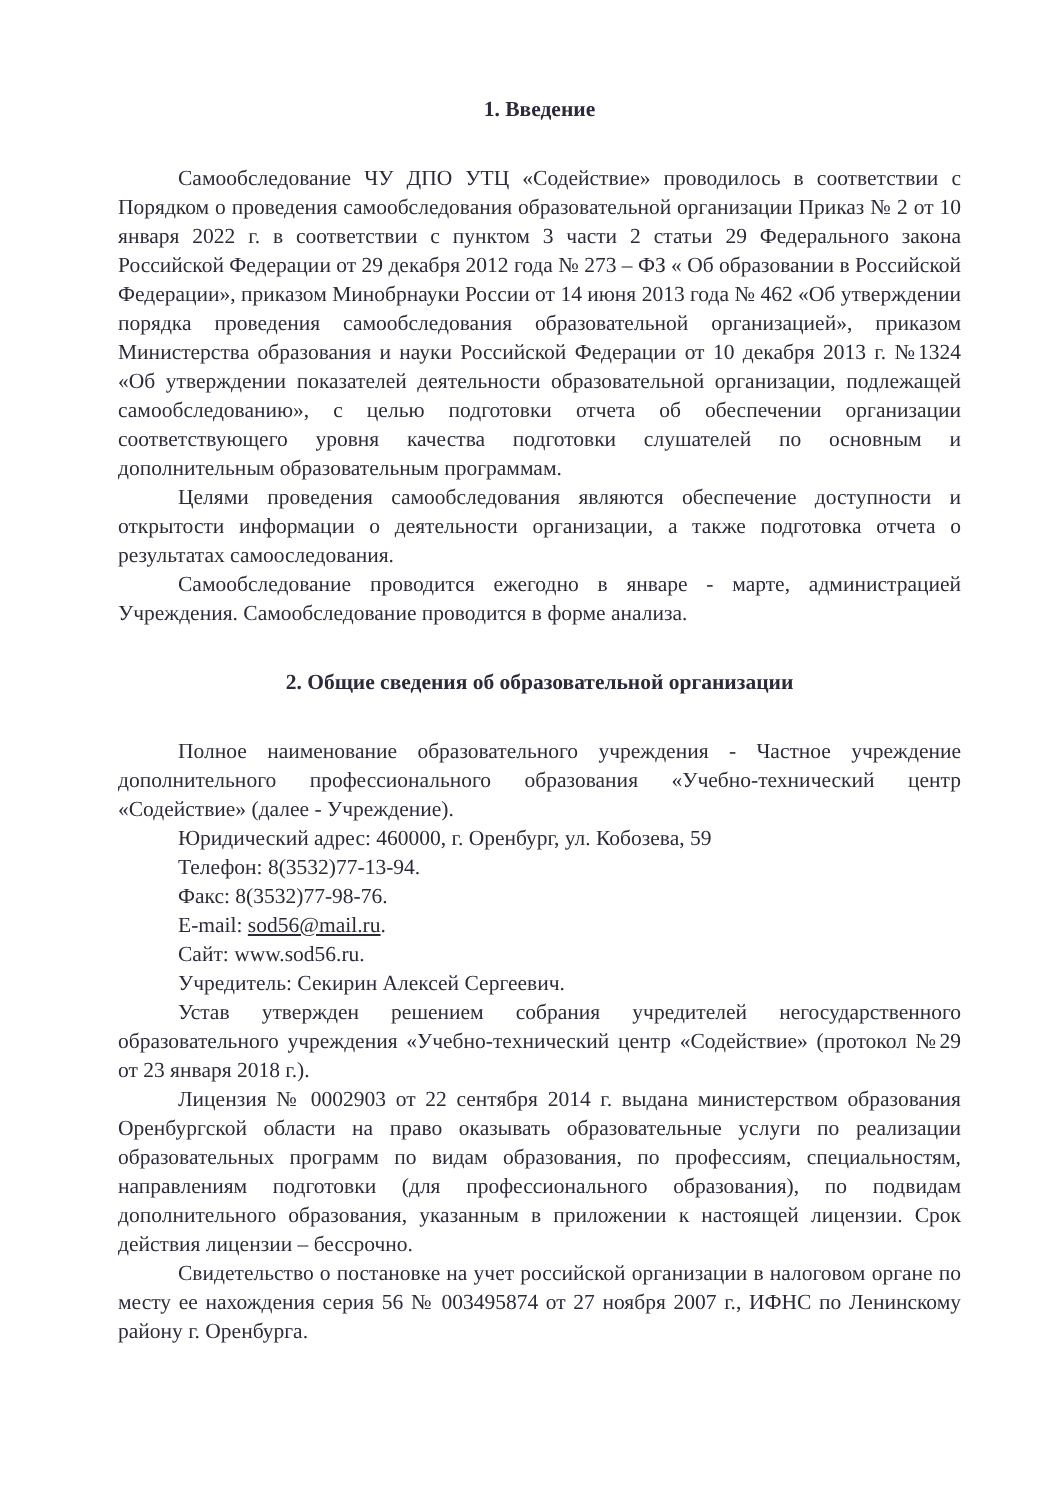1. Введение
Самообследование ЧУ ДПО УТЦ «Содействие» проводилось в соответствии с Порядком о проведения самообследования образовательной организации Приказ № 2 от 10 января 2022 г. в соответствии с пунктом 3 части 2 статьи 29 Федерального закона Российской Федерации от 29 декабря 2012 года № 273 – ФЗ « Об образовании в Российской Федерации», приказом Минобрнауки России от 14 июня 2013 года № 462 «Об утверждении порядка проведения самообследования образовательной организацией», приказом Министерства образования и науки Российской Федерации от 10 декабря 2013 г. №1324 «Об утверждении показателей деятельности образовательной организации, подлежащей самообследованию», с целью подготовки отчета об обеспечении организации соответствующего уровня качества подготовки слушателей по основным и дополнительным образовательным программам.
Целями проведения самообследования являются обеспечение доступности и открытости информации о деятельности организации, а также подготовка отчета о результатах самооследования.
Самообследование проводится ежегодно в январе - марте, администрацией Учреждения. Самообследование проводится в форме анализа.
2. Общие сведения об образовательной организации
Полное наименование образовательного учреждения - Частное учреждение дополнительного профессионального образования «Учебно-технический центр «Содействие» (далее - Учреждение).
Юридический адрес: 460000, г. Оренбург, ул. Кобозева, 59
Телефон: 8(3532)77-13-94.
Факс: 8(3532)77-98-76.
E-mail: sod56@mail.ru.
Сайт: www.sod56.ru.
Учредитель: Секирин Алексей Сергеевич.
Устав утвержден решением собрания учредителей негосударственного образовательного учреждения «Учебно-технический центр «Содействие» (протокол №29 от 23 января 2018 г.).
Лицензия № 0002903 от 22 сентября 2014 г. выдана министерством образования Оренбургской области на право оказывать образовательные услуги по реализации образовательных программ по видам образования, по профессиям, специальностям, направлениям подготовки (для профессионального образования), по подвидам дополнительного образования, указанным в приложении к настоящей лицензии. Срок действия лицензии – бессрочно.
Свидетельство о постановке на учет российской организации в налоговом органе по месту ее нахождения серия 56 № 003495874 от 27 ноября 2007 г., ИФНС по Ленинскому району г. Оренбурга.